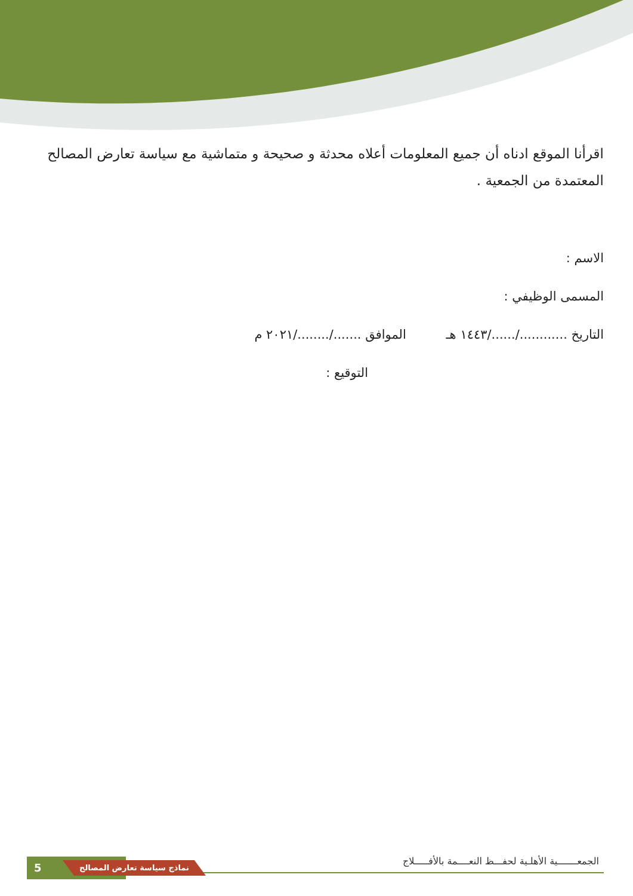اقرأنا الموقع ادناه أن جميع المعلومات أعلاه محدثة و صحيحة و متماشية مع سياسة تعارض المصالح المعتمدة من الجمعية .
الاسم :
المسمى الوظيفي :
التاريخ ............/....../١٤٤٣ هـ الموافق ......./......../٢٠٢١ م
التوقيع :
الجمعـــــــية الأهلـية لحفـــظ النعــــمة بالأفـــــلاج
5 نماذج سياسة تعارض المصالح